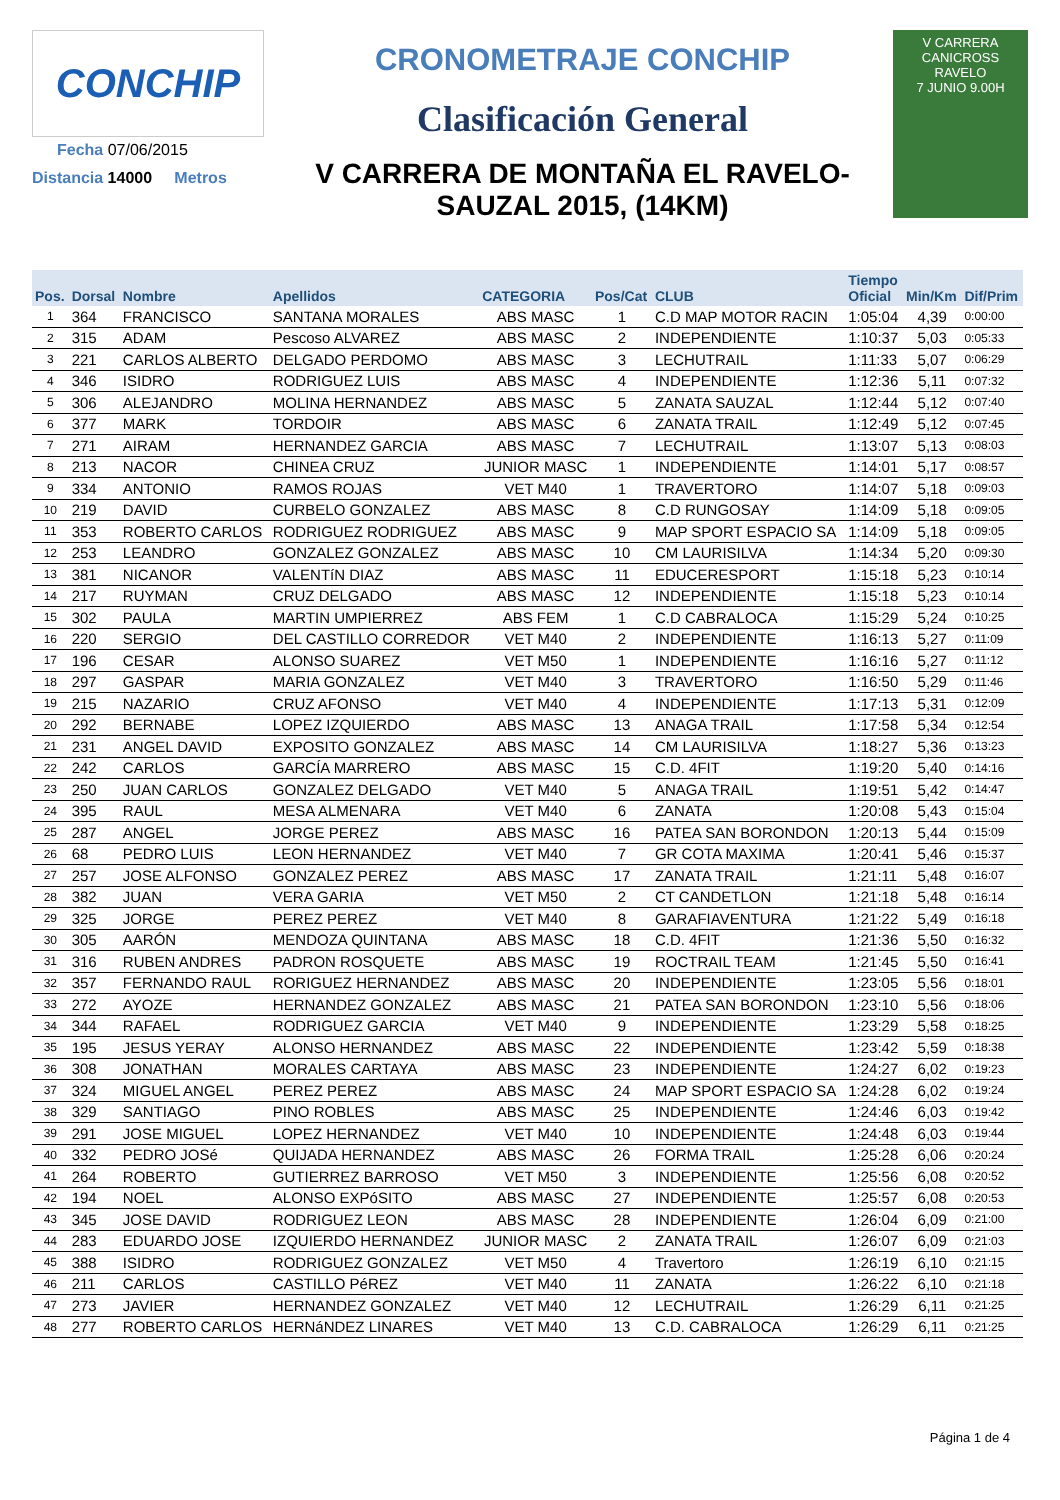CONCHIP
Fecha 07/06/2015
Distancia 14000 Metros
CRONOMETRAJE CONCHIP
Clasificación General
V CARRERA DE MONTAÑA EL RAVELO-
SAUZAL 2015, (14KM)
V CARRERA
CANICROSS
RAVELO
7 JUNIO 9.00H
| Pos. | Dorsal | Nombre | Apellidos | CATEGORIA | Pos/Cat | CLUB | Tiempo Oficial | Min/Km | Dif/Prim |
| --- | --- | --- | --- | --- | --- | --- | --- | --- | --- |
| 1 | 364 | FRANCISCO | SANTANA MORALES | ABS MASC | 1 | C.D MAP MOTOR RACIN | 1:05:04 | 4,39 | 0:00:00 |
| 2 | 315 | ADAM | Pescoso ALVAREZ | ABS MASC | 2 | INDEPENDIENTE | 1:10:37 | 5,03 | 0:05:33 |
| 3 | 221 | CARLOS ALBERTO | DELGADO PERDOMO | ABS MASC | 3 | LECHUTRAIL | 1:11:33 | 5,07 | 0:06:29 |
| 4 | 346 | ISIDRO | RODRIGUEZ LUIS | ABS MASC | 4 | INDEPENDIENTE | 1:12:36 | 5,11 | 0:07:32 |
| 5 | 306 | ALEJANDRO | MOLINA HERNANDEZ | ABS MASC | 5 | ZANATA SAUZAL | 1:12:44 | 5,12 | 0:07:40 |
| 6 | 377 | MARK | TORDOIR | ABS MASC | 6 | ZANATA TRAIL | 1:12:49 | 5,12 | 0:07:45 |
| 7 | 271 | AIRAM | HERNANDEZ GARCIA | ABS MASC | 7 | LECHUTRAIL | 1:13:07 | 5,13 | 0:08:03 |
| 8 | 213 | NACOR | CHINEA CRUZ | JUNIOR MASC | 1 | INDEPENDIENTE | 1:14:01 | 5,17 | 0:08:57 |
| 9 | 334 | ANTONIO | RAMOS ROJAS | VET M40 | 1 | TRAVERTORO | 1:14:07 | 5,18 | 0:09:03 |
| 10 | 219 | DAVID | CURBELO GONZALEZ | ABS MASC | 8 | C.D RUNGOSAY | 1:14:09 | 5,18 | 0:09:05 |
| 11 | 353 | ROBERTO CARLOS | RODRIGUEZ RODRIGUEZ | ABS MASC | 9 | MAP SPORT ESPACIO SA | 1:14:09 | 5,18 | 0:09:05 |
| 12 | 253 | LEANDRO | GONZALEZ GONZALEZ | ABS MASC | 10 | CM LAURISILVA | 1:14:34 | 5,20 | 0:09:30 |
| 13 | 381 | NICANOR | VALENTíN DIAZ | ABS MASC | 11 | EDUCERESPORT | 1:15:18 | 5,23 | 0:10:14 |
| 14 | 217 | RUYMAN | CRUZ DELGADO | ABS MASC | 12 | INDEPENDIENTE | 1:15:18 | 5,23 | 0:10:14 |
| 15 | 302 | PAULA | MARTIN UMPIERREZ | ABS FEM | 1 | C.D CABRALOCA | 1:15:29 | 5,24 | 0:10:25 |
| 16 | 220 | SERGIO | DEL CASTILLO CORREDOR | VET M40 | 2 | INDEPENDIENTE | 1:16:13 | 5,27 | 0:11:09 |
| 17 | 196 | CESAR | ALONSO SUAREZ | VET M50 | 1 | INDEPENDIENTE | 1:16:16 | 5,27 | 0:11:12 |
| 18 | 297 | GASPAR | MARIA GONZALEZ | VET M40 | 3 | TRAVERTORO | 1:16:50 | 5,29 | 0:11:46 |
| 19 | 215 | NAZARIO | CRUZ AFONSO | VET M40 | 4 | INDEPENDIENTE | 1:17:13 | 5,31 | 0:12:09 |
| 20 | 292 | BERNABE | LOPEZ IZQUIERDO | ABS MASC | 13 | ANAGA TRAIL | 1:17:58 | 5,34 | 0:12:54 |
| 21 | 231 | ANGEL DAVID | EXPOSITO GONZALEZ | ABS MASC | 14 | CM LAURISILVA | 1:18:27 | 5,36 | 0:13:23 |
| 22 | 242 | CARLOS | GARCÍA MARRERO | ABS MASC | 15 | C.D. 4FIT | 1:19:20 | 5,40 | 0:14:16 |
| 23 | 250 | JUAN CARLOS | GONZALEZ DELGADO | VET M40 | 5 | ANAGA TRAIL | 1:19:51 | 5,42 | 0:14:47 |
| 24 | 395 | RAUL | MESA ALMENARA | VET M40 | 6 | ZANATA | 1:20:08 | 5,43 | 0:15:04 |
| 25 | 287 | ANGEL | JORGE PEREZ | ABS MASC | 16 | PATEA SAN BORONDON | 1:20:13 | 5,44 | 0:15:09 |
| 26 | 68 | PEDRO LUIS | LEON HERNANDEZ | VET M40 | 7 | GR COTA MAXIMA | 1:20:41 | 5,46 | 0:15:37 |
| 27 | 257 | JOSE ALFONSO | GONZALEZ PEREZ | ABS MASC | 17 | ZANATA TRAIL | 1:21:11 | 5,48 | 0:16:07 |
| 28 | 382 | JUAN | VERA GARIA | VET M50 | 2 | CT CANDETLON | 1:21:18 | 5,48 | 0:16:14 |
| 29 | 325 | JORGE | PEREZ PEREZ | VET M40 | 8 | GARAFIAVENTURA | 1:21:22 | 5,49 | 0:16:18 |
| 30 | 305 | AARÓN | MENDOZA QUINTANA | ABS MASC | 18 | C.D. 4FIT | 1:21:36 | 5,50 | 0:16:32 |
| 31 | 316 | RUBEN ANDRES | PADRON ROSQUETE | ABS MASC | 19 | ROCTRAIL TEAM | 1:21:45 | 5,50 | 0:16:41 |
| 32 | 357 | FERNANDO RAUL | RORIGUEZ HERNANDEZ | ABS MASC | 20 | INDEPENDIENTE | 1:23:05 | 5,56 | 0:18:01 |
| 33 | 272 | AYOZE | HERNANDEZ GONZALEZ | ABS MASC | 21 | PATEA SAN BORONDON | 1:23:10 | 5,56 | 0:18:06 |
| 34 | 344 | RAFAEL | RODRIGUEZ GARCIA | VET M40 | 9 | INDEPENDIENTE | 1:23:29 | 5,58 | 0:18:25 |
| 35 | 195 | JESUS YERAY | ALONSO HERNANDEZ | ABS MASC | 22 | INDEPENDIENTE | 1:23:42 | 5,59 | 0:18:38 |
| 36 | 308 | JONATHAN | MORALES CARTAYA | ABS MASC | 23 | INDEPENDIENTE | 1:24:27 | 6,02 | 0:19:23 |
| 37 | 324 | MIGUEL ANGEL | PEREZ PEREZ | ABS MASC | 24 | MAP SPORT ESPACIO SA | 1:24:28 | 6,02 | 0:19:24 |
| 38 | 329 | SANTIAGO | PINO ROBLES | ABS MASC | 25 | INDEPENDIENTE | 1:24:46 | 6,03 | 0:19:42 |
| 39 | 291 | JOSE MIGUEL | LOPEZ HERNANDEZ | VET M40 | 10 | INDEPENDIENTE | 1:24:48 | 6,03 | 0:19:44 |
| 40 | 332 | PEDRO JOSé | QUIJADA HERNANDEZ | ABS MASC | 26 | FORMA TRAIL | 1:25:28 | 6,06 | 0:20:24 |
| 41 | 264 | ROBERTO | GUTIERREZ BARROSO | VET M50 | 3 | INDEPENDIENTE | 1:25:56 | 6,08 | 0:20:52 |
| 42 | 194 | NOEL | ALONSO EXPóSITO | ABS MASC | 27 | INDEPENDIENTE | 1:25:57 | 6,08 | 0:20:53 |
| 43 | 345 | JOSE DAVID | RODRIGUEZ LEON | ABS MASC | 28 | INDEPENDIENTE | 1:26:04 | 6,09 | 0:21:00 |
| 44 | 283 | EDUARDO JOSE | IZQUIERDO HERNANDEZ | JUNIOR MASC | 2 | ZANATA TRAIL | 1:26:07 | 6,09 | 0:21:03 |
| 45 | 388 | ISIDRO | RODRIGUEZ GONZALEZ | VET M50 | 4 | Travertoro | 1:26:19 | 6,10 | 0:21:15 |
| 46 | 211 | CARLOS | CASTILLO PéREZ | VET M40 | 11 | ZANATA | 1:26:22 | 6,10 | 0:21:18 |
| 47 | 273 | JAVIER | HERNANDEZ GONZALEZ | VET M40 | 12 | LECHUTRAIL | 1:26:29 | 6,11 | 0:21:25 |
| 48 | 277 | ROBERTO CARLOS | HERNáNDEZ LINARES | VET M40 | 13 | C.D. CABRALOCA | 1:26:29 | 6,11 | 0:21:25 |
Página 1 de 4